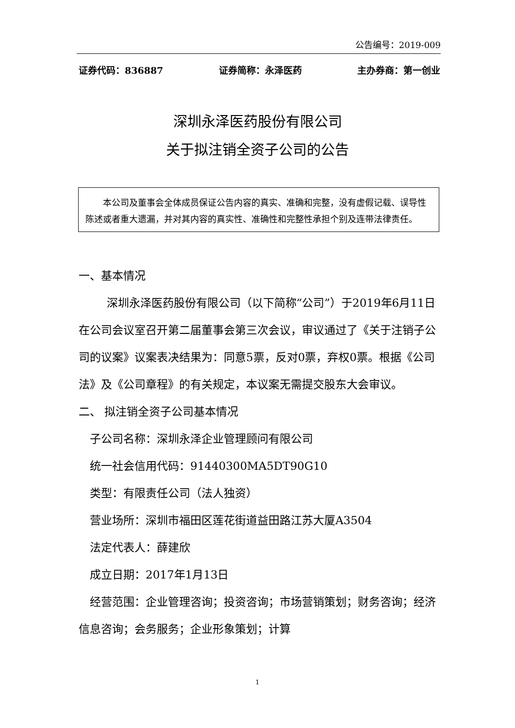公告编号：2019-009
证券代码：836887 证券简称：永泽医药 主办券商：第一创业
深圳永泽医药股份有限公司
关于拟注销全资子公司的公告
  本公司及董事会全体成员保证公告内容的真实、准确和完整，没有虚假记载、误导性陈述或者重大遗漏，并对其内容的真实性、准确性和完整性承担个别及连带法律责任。
一、基本情况
   深圳永泽医药股份有限公司（以下简称“公司”）于2019年6月11日在公司会议室召开第二届董事会第三次会议，审议通过了《关于注销子公司的议案》议案表决结果为：同意5票，反对0票，弃权0票。根据《公司法》及《公司章程》的有关规定，本议案无需提交股东大会审议。
二、 拟注销全资子公司基本情况
 子公司名称：深圳永泽企业管理顾问有限公司
 统一社会信用代码：91440300MA5DT90G10
 类型：有限责任公司（法人独资）
 营业场所：深圳市福田区莲花街道益田路江苏大厦A3504
 法定代表人：薛建欣
 成立日期：2017年1月13日
 经营范围：企业管理咨询；投资咨询；市场营销策划；财务咨询；经济信息咨询；会务服务；企业形象策划；计算
1